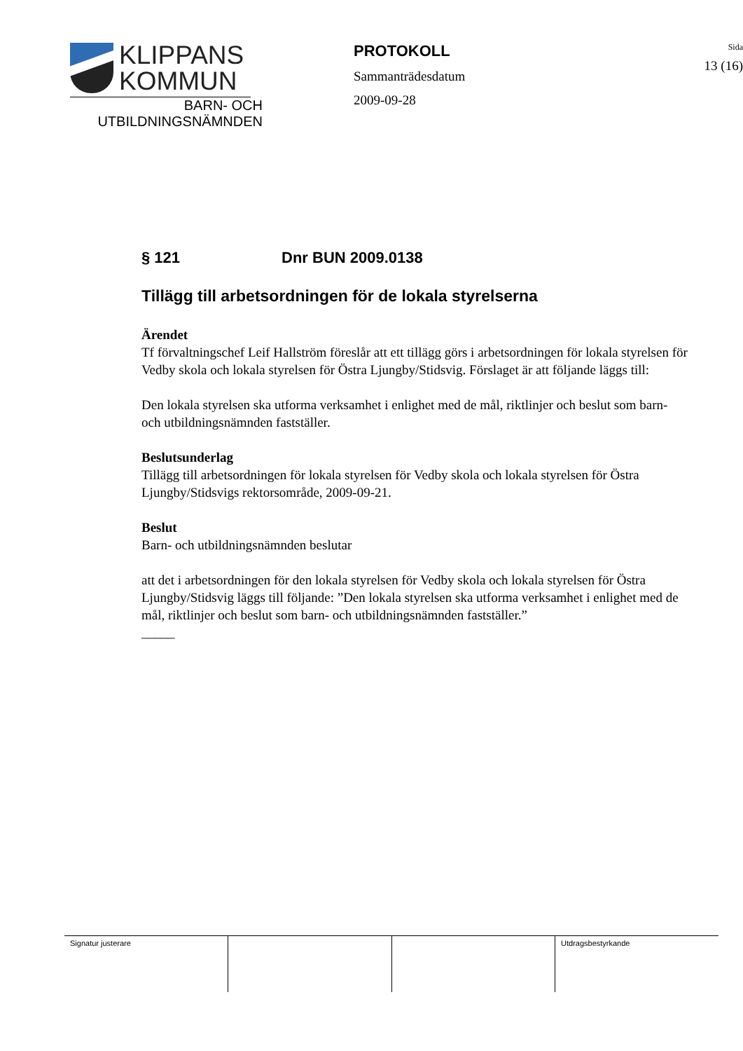KLIPPANS
KOMMUN
BARN- OCH
UTBILDNINGSNÄMNDEN
PROTOKOLL
Sammanträdesdatum
2009-09-28
Sida
13 (16)
§ 121 Dnr BUN 2009.0138
Tillägg till arbetsordningen för de lokala styrelserna
Ärendet
Tf förvaltningschef Leif Hallström föreslår att ett tillägg görs i arbetsordningen för lokala styrelsen för Vedby skola och lokala styrelsen för Östra Ljungby/Stidsvig. Förslaget är att följande läggs till:
Den lokala styrelsen ska utforma verksamhet i enlighet med de mål, riktlinjer och beslut som barn- och utbildningsnämnden fastställer.
Beslutsunderlag
Tillägg till arbetsordningen för lokala styrelsen för Vedby skola och lokala styrelsen för Östra Ljungby/Stidsvigs rektorsområde, 2009-09-21.
Beslut
Barn- och utbildningsnämnden beslutar
att det i arbetsordningen för den lokala styrelsen för Vedby skola och lokala styrelsen för Östra Ljungby/Stidsvig läggs till följande: ”Den lokala styrelsen ska utforma verksamhet i enlighet med de mål, riktlinjer och beslut som barn- och utbildningsnämnden fastställer.”
_____
| Signatur justerare | | | Utdragsbestyrkande |